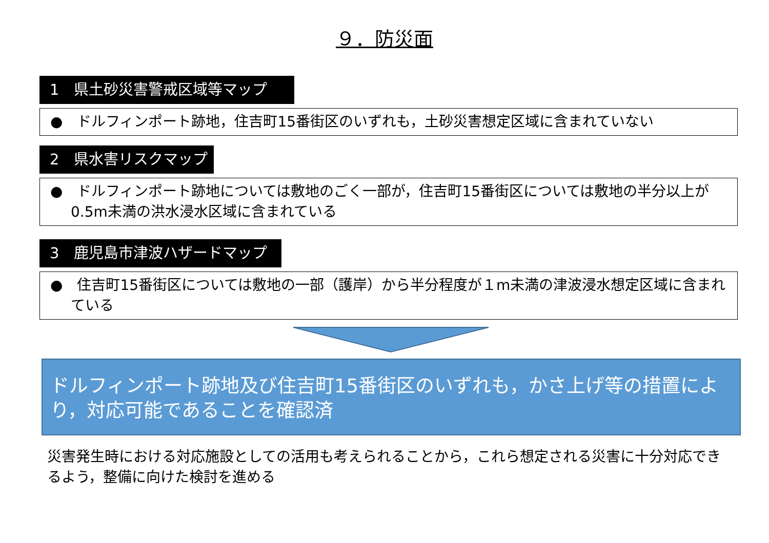９．防災面
1　県土砂災害警戒区域等マップ
●　ドルフィンポート跡地，住吉町15番街区のいずれも，土砂災害想定区域に含まれていない
2　県水害リスクマップ
●　ドルフィンポート跡地については敷地のごく一部が，住吉町15番街区については敷地の半分以上が0.5m未満の洪水浸水区域に含まれている
3　鹿児島市津波ハザードマップ
●　住吉町15番街区については敷地の一部（護岸）から半分程度が１m未満の津波浸水想定区域に含まれている
ドルフィンポート跡地及び住吉町15番街区のいずれも，かさ上げ等の措置により，対応可能であることを確認済
災害発生時における対応施設としての活用も考えられることから，これら想定される災害に十分対応できるよう，整備に向けた検討を進める